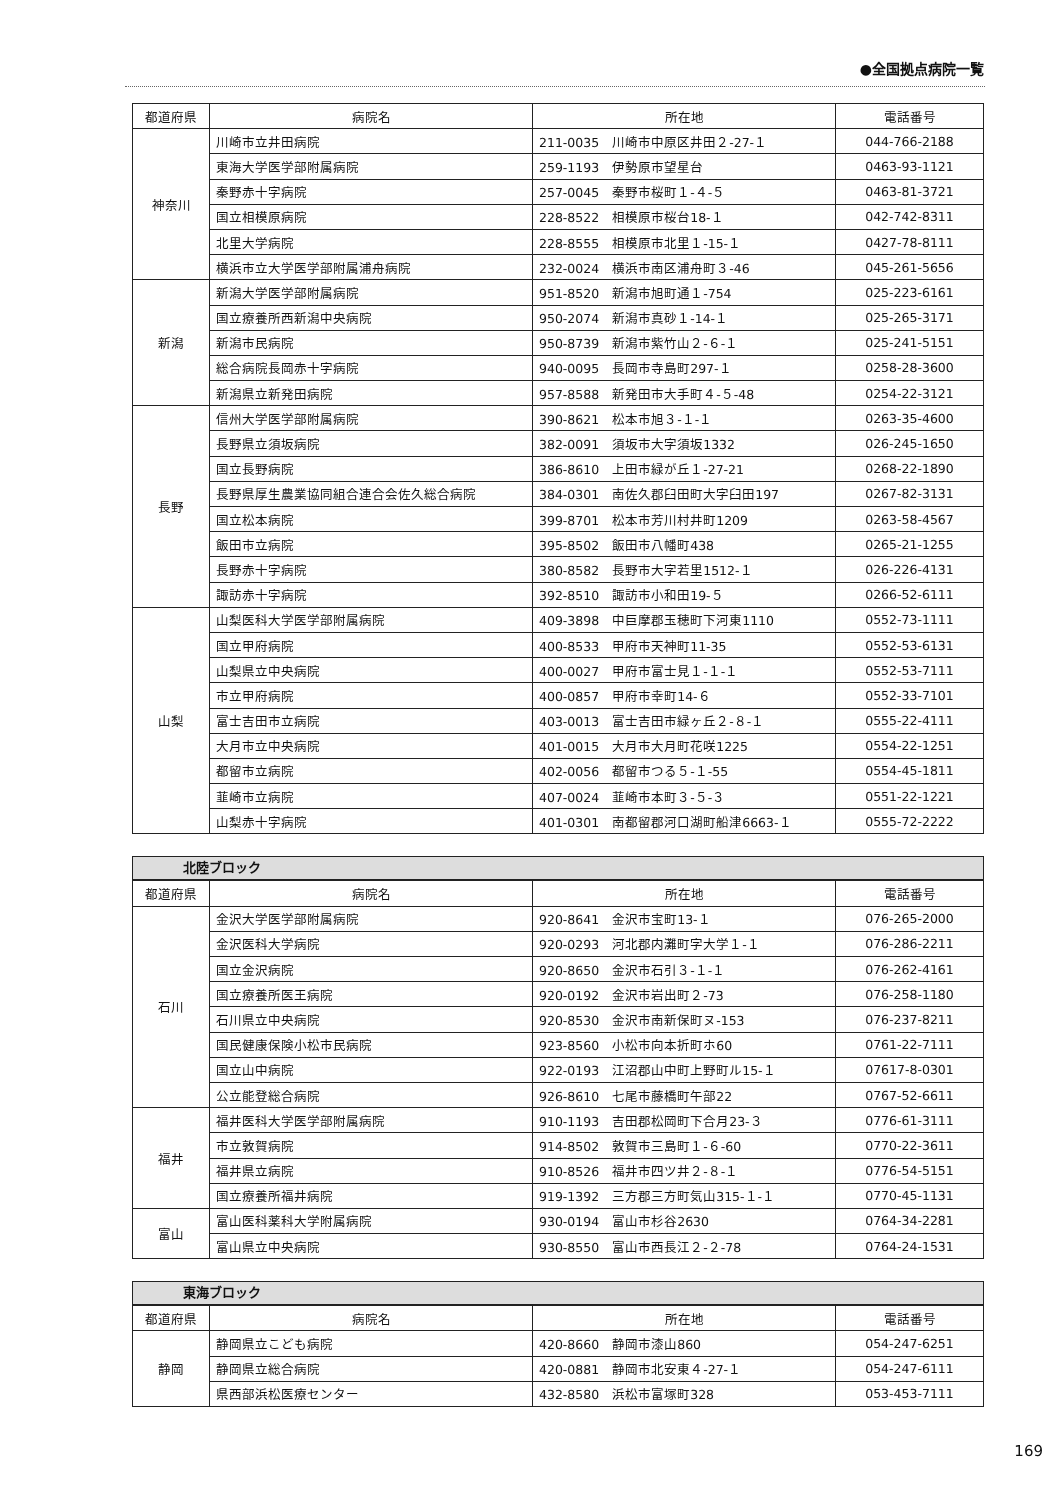●全国拠点病院一覧
| 都道府県 | 病院名 | 所在地 | 電話番号 |
| --- | --- | --- | --- |
| 神奈川 | 川崎市立井田病院 | 211-0035 川崎市中原区井田２-27-１ | 044-766-2188 |
| | 東海大学医学部附属病院 | 259-1193 伊勢原市望星台 | 0463-93-1121 |
| | 秦野赤十字病院 | 257-0045 秦野市桜町１-４-５ | 0463-81-3721 |
| | 国立相模原病院 | 228-8522 相模原市桜台18-１ | 042-742-8311 |
| | 北里大学病院 | 228-8555 相模原市北里１-15-１ | 0427-78-8111 |
| | 横浜市立大学医学部附属浦舟病院 | 232-0024 横浜市南区浦舟町３-46 | 045-261-5656 |
| 新潟 | 新潟大学医学部附属病院 | 951-8520 新潟市旭町通１-754 | 025-223-6161 |
| | 国立療養所西新潟中央病院 | 950-2074 新潟市真砂１-14-１ | 025-265-3171 |
| | 新潟市民病院 | 950-8739 新潟市紫竹山２-６-１ | 025-241-5151 |
| | 総合病院長岡赤十字病院 | 940-0095 長岡市寺島町297-１ | 0258-28-3600 |
| | 新潟県立新発田病院 | 957-8588 新発田市大手町４-５-48 | 0254-22-3121 |
| 長野 | 信州大学医学部附属病院 | 390-8621 松本市旭３-１-１ | 0263-35-4600 |
| | 長野県立須坂病院 | 382-0091 須坂市大字須坂1332 | 026-245-1650 |
| | 国立長野病院 | 386-8610 上田市緑が丘１-27-21 | 0268-22-1890 |
| | 長野県厚生農業協同組合連合会佐久総合病院 | 384-0301 南佐久郡臼田町大字臼田197 | 0267-82-3131 |
| | 国立松本病院 | 399-8701 松本市芳川村井町1209 | 0263-58-4567 |
| | 飯田市立病院 | 395-8502 飯田市八幡町438 | 0265-21-1255 |
| | 長野赤十字病院 | 380-8582 長野市大字若里1512-１ | 026-226-4131 |
| | 諏訪赤十字病院 | 392-8510 諏訪市小和田19-５ | 0266-52-6111 |
| 山梨 | 山梨医科大学医学部附属病院 | 409-3898 中巨摩郡玉穂町下河東1110 | 0552-73-1111 |
| | 国立甲府病院 | 400-8533 甲府市天神町11-35 | 0552-53-6131 |
| | 山梨県立中央病院 | 400-0027 甲府市富士見１-１-１ | 0552-53-7111 |
| | 市立甲府病院 | 400-0857 甲府市幸町14-６ | 0552-33-7101 |
| | 富士吉田市立病院 | 403-0013 富士吉田市緑ヶ丘２-８-１ | 0555-22-4111 |
| | 大月市立中央病院 | 401-0015 大月市大月町花咲1225 | 0554-22-1251 |
| | 都留市立病院 | 402-0056 都留市つる５-１-55 | 0554-45-1811 |
| | 韮崎市立病院 | 407-0024 韮崎市本町３-５-３ | 0551-22-1221 |
| | 山梨赤十字病院 | 401-0301 南都留郡河口湖町船津6663-１ | 0555-72-2222 |
北陸ブロック
| 都道府県 | 病院名 | 所在地 | 電話番号 |
| --- | --- | --- | --- |
| 石川 | 金沢大学医学部附属病院 | 920-8641 金沢市宝町13-１ | 076-265-2000 |
| | 金沢医科大学病院 | 920-0293 河北郡内灘町字大学１-１ | 076-286-2211 |
| | 国立金沢病院 | 920-8650 金沢市石引３-１-１ | 076-262-4161 |
| | 国立療養所医王病院 | 920-0192 金沢市岩出町２-73 | 076-258-1180 |
| | 石川県立中央病院 | 920-8530 金沢市南新保町ヌ-153 | 076-237-8211 |
| | 国民健康保険小松市民病院 | 923-8560 小松市向本折町ホ60 | 0761-22-7111 |
| | 国立山中病院 | 922-0193 江沼郡山中町上野町ル15-１ | 07617-8-0301 |
| | 公立能登総合病院 | 926-8610 七尾市藤橋町午部22 | 0767-52-6611 |
| 福井 | 福井医科大学医学部附属病院 | 910-1193 吉田郡松岡町下合月23-３ | 0776-61-3111 |
| | 市立敦賀病院 | 914-8502 敦賀市三島町１-６-60 | 0770-22-3611 |
| | 福井県立病院 | 910-8526 福井市四ツ井２-８-１ | 0776-54-5151 |
| | 国立療養所福井病院 | 919-1392 三方郡三方町気山315-１-１ | 0770-45-1131 |
| 富山 | 富山医科薬科大学附属病院 | 930-0194 富山市杉谷2630 | 0764-34-2281 |
| | 富山県立中央病院 | 930-8550 富山市西長江２-２-78 | 0764-24-1531 |
東海ブロック
| 都道府県 | 病院名 | 所在地 | 電話番号 |
| --- | --- | --- | --- |
| 静岡 | 静岡県立こども病院 | 420-8660 静岡市漆山860 | 054-247-6251 |
| | 静岡県立総合病院 | 420-0881 静岡市北安東４-27-１ | 054-247-6111 |
| | 県西部浜松医療センター | 432-8580 浜松市富塚町328 | 053-453-7111 |
169